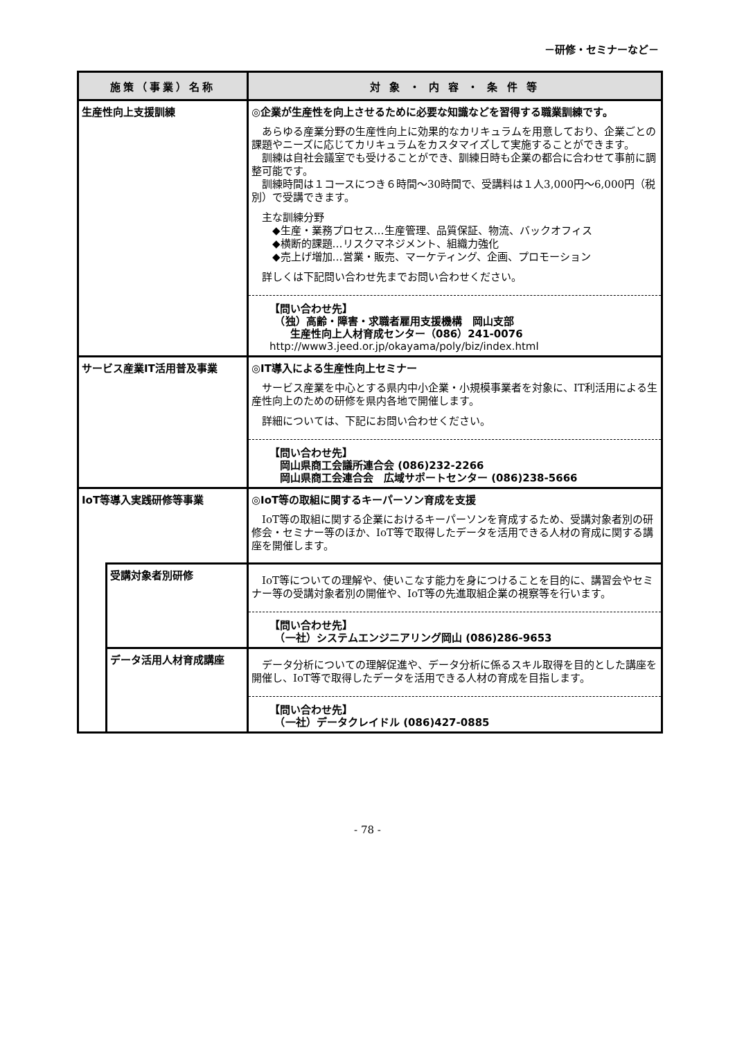－研修・セミナーなど－
| 施策（事業）名称 | | 対 象 ・ 内 容 ・ 条 件 等 |
| --- | --- | --- |
| 生産性向上支援訓練 | | ◎企業が生産性を向上させるために必要な知識などを習得する職業訓練です。 あらゆる産業分野の生産性向上に効果的なカリキュラムを用意しており、企業ごとの課題やニーズに応じてカリキュラムをカスタマイズして実施することができます。 訓練は自社会議室でも受けることができ、訓練日時も企業の都合に合わせて事前に調整可能です。 訓練時間は１コースにつき６時間～30時間で、受講料は１人3,000円～6,000円（税別）で受講できます。 主な訓練分野 ◆生産・業務プロセス…生産管理、品質保証、物流、バックオフィス ◆横断的課題…リスクマネジメント、組織力強化 ◆売上げ増加…営業・販売、マーケティング、企画、プロモーション 詳しくは下記問い合わせ先までお問い合わせください。 【問い合わせ先】 （独）高齢・障害・求職者雇用支援機構 岡山支部 生産性向上人材育成センター（086）241-0076 http://www3.jeed.or.jp/okayama/poly/biz/index.html |
| サービス産業IT活用普及事業 | | ◎IT導入による生産性向上セミナー サービス産業を中心とする県内中小企業・小規模事業者を対象に、IT利活用による生産性向上のための研修を県内各地で開催します。 詳細については、下記にお問い合わせください。 【問い合わせ先】 岡山県商工会議所連合会 (086)232-2266 岡山県商工会連合会 広域サポートセンター (086)238-5666 |
| IoT等導入実践研修等事業 | | ◎IoT等の取組に関するキーパーソン育成を支援 IoT等の取組に関する企業におけるキーパーソンを育成するため、受講対象者別の研修会・セミナー等のほか、IoT等で取得したデータを活用できる人材の育成に関する講座を開催します。 |
| | 受講対象者別研修 | IoT等についての理解や、使いこなす能力を身につけることを目的に、講習会やセミナー等の受講対象者別の開催や、IoT等の先進取組企業の視察等を行います。 【問い合わせ先】 （一社）システムエンジニアリング岡山 (086)286-9653 |
| | データ活用人材育成講座 | データ分析についての理解促進や、データ分析に係るスキル取得を目的とした講座を開催し、IoT等で取得したデータを活用できる人材の育成を目指します。 【問い合わせ先】 （一社）データクレイドル (086)427-0885 |
- 78 -